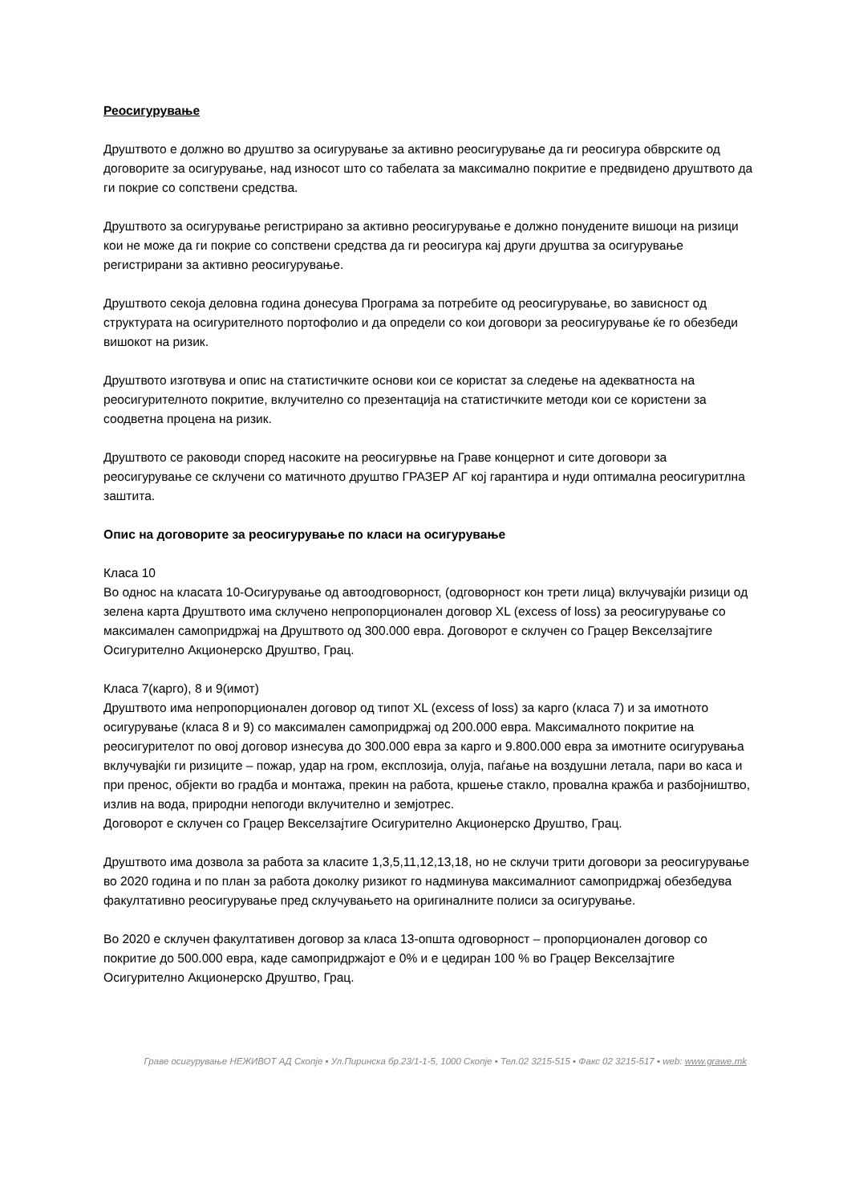Реосигурување
Друштвото е должно во друштво за осигурување за активно реосигурување да ги реосигура обврските од договорите за осигурување, над износот што со табелата за максимално покритие е предвидено друштвото да ги покрие со сопствени средства.
Друштвото за осигурување регистрирано за активно реосигурување е должно понудените вишоци на ризици кои не може да ги покрие со сопствени средства да ги реосигура кај други друштва за осигурување регистрирани за активно реосигурување.
Друштвото секоја деловна година донесува Програма за потребите од реосигурување, во зависност од структурата на осигурителното портофолио и да определи со кои договори за реосигурување ќе го обезбеди вишокот на ризик.
Друштвото изготвува и опис на статистичките основи кои се користат за следење на адекватноста на реосигурителното покритие, вклучително со презентација на статистичките методи кои се користени за соодветна процена на ризик.
Друштвото се раководи според насоките на реосигурвње на Граве концернот и сите договори за реосигурување се склучени со матичното друштво ГРАЗЕР АГ кој гарантира и нуди оптимална реосигуритлна заштита.
Опис на договорите за реосигурување по класи на осигурување
Класа 10
Во однос на класата 10-Осигурување од автоодговорност, (одговорност кон трети лица) вклучувајќи ризици од зелена карта Друштвото има склучено непропорционален договор XL (excess of loss) за реосигурување со максимален самопридржај на Друштвото од 300.000 евра. Договорот е склучен со Грацер Векселзајтиге Осигурително Акционерско Друштво, Грац.
Класа 7(карго), 8 и 9(имот)
Друштвото има непропорционален договор од типот XL (excess of loss) за карго (класа 7) и за имотното осигурување (класа 8 и 9) со максимален самопридржај од 200.000 евра. Максималното покритие на реосигурителот по овој договор изнесува до 300.000 евра за карго и 9.800.000 евра за имотните осигурувања вклучувајќи ги ризиците – пожар, удар на гром, експлозија, олуја, паѓање на воздушни летала, пари во каса и при пренос, објекти во градба и монтажа, прекин на работа, кршење стакло, провална кражба и разбојништво, излив на вода, природни непогоди вклучително и земјотрес.
Договорот е склучен со Грацер Векселзајтиге Осигурително Акционерско Друштво, Грац.
Друштвото има дозвола за работа за класите 1,3,5,11,12,13,18, но не склучи трити договори за реосигурување во 2020 година и по план за работа доколку ризикот го надминува максималниот самопридржај обезбедува факултативно реосигурување пред склучувањето на оригиналните полиси за осигурување.
Во 2020 е склучен факултативен договор за класа 13-општа одговорност – пропорционален договор со покритие до 500.000 евра, каде самопридржајот е 0% и е цедиран 100 % во Грацер Векселзајтиге Осигурително Акционерско Друштво, Грац.
Граве осигурување НЕЖИВОТ АД Скопје ▪ Ул.Пиринска бр.23/1-1-5, 1000 Скопје ▪ Тел.02 3215-515 ▪ Факс 02 3215-517 ▪ web: www.grawe.mk